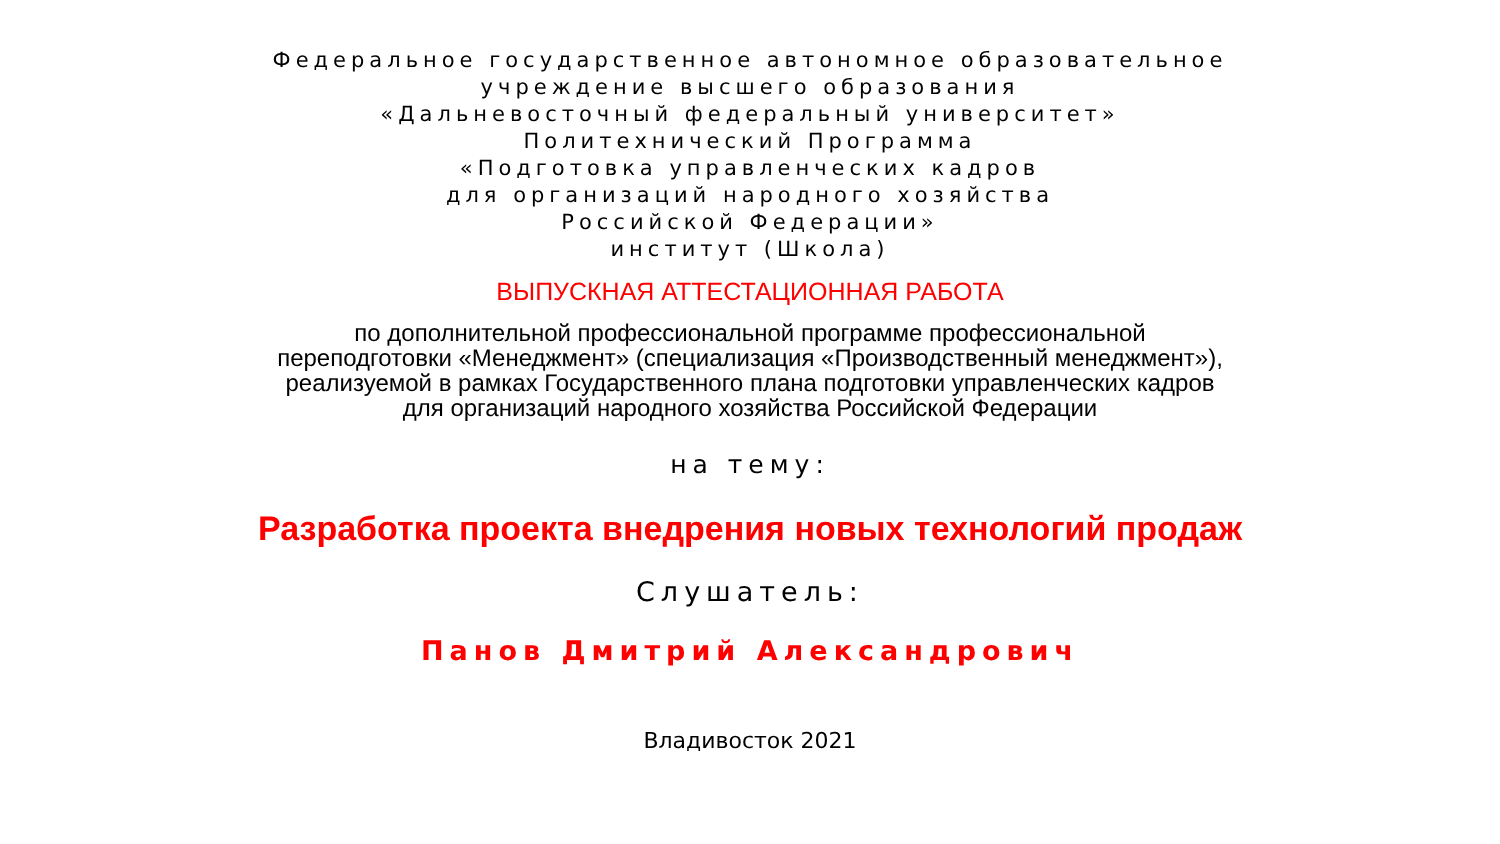Федеральное государственное автономное образовательное
учреждение высшего образования
«Дальневосточный федеральный университет»
Политехнический Программа
«Подготовка управленческих кадров
для организаций народного хозяйства
Российской Федерации»
институт (Школа)
ВЫПУСКНАЯ АТТЕСТАЦИОННАЯ РАБОТА
по дополнительной профессиональной программе профессиональной
переподготовки «Менеджмент» (специализация «Производственный менеджмент»),
реализуемой в рамках Государственного плана подготовки управленческих кадров
для организаций народного хозяйства Российской Федерации
на тему:
Разработка проекта внедрения новых технологий продаж
Слушатель:
Панов Дмитрий Александрович
Владивосток 2021